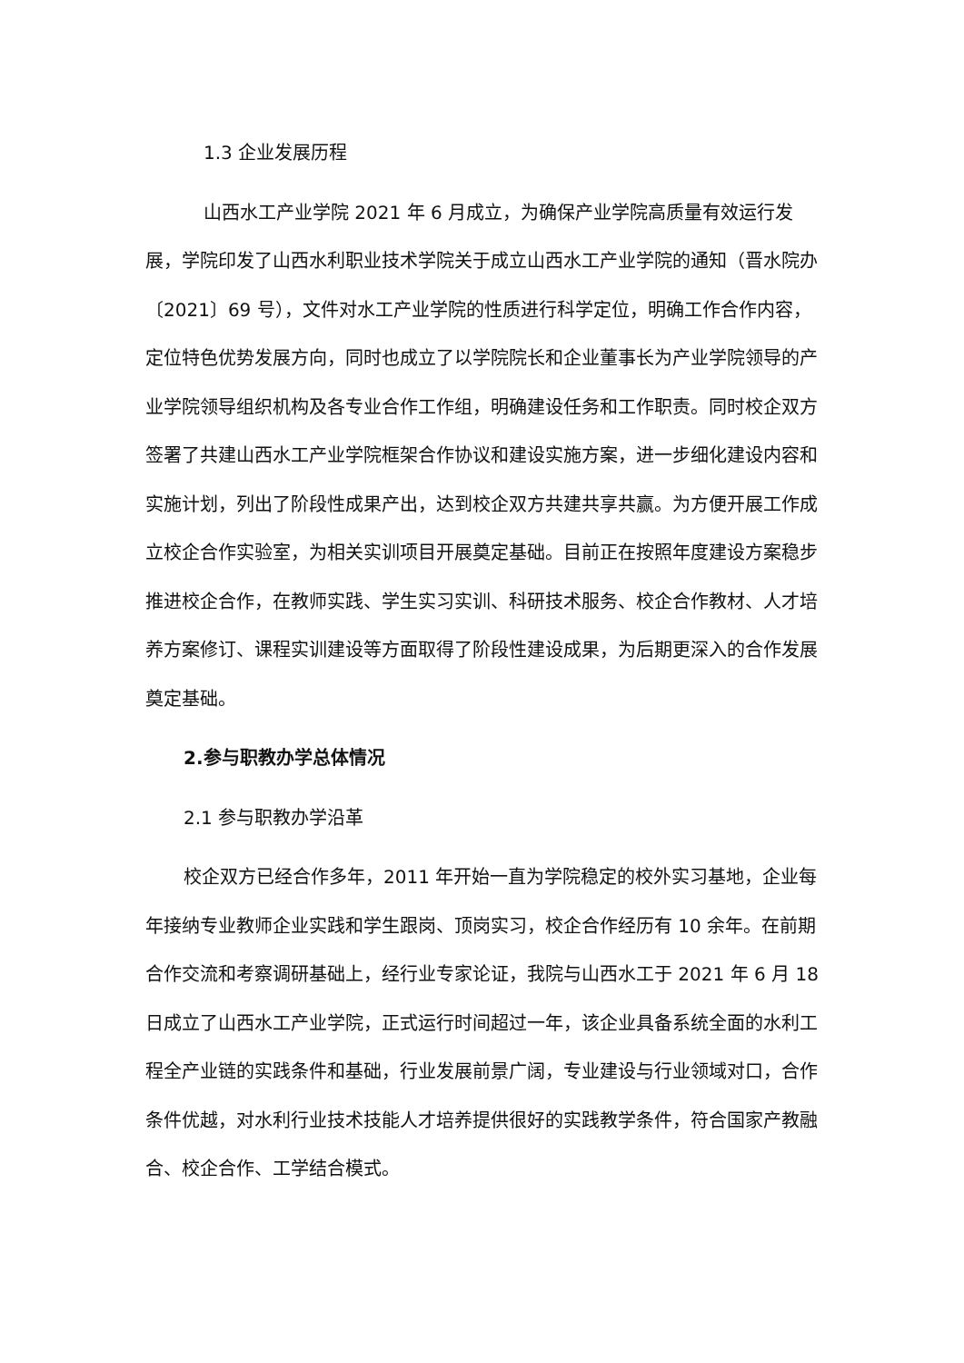1.3 企业发展历程
山西水工产业学院 2021 年 6 月成立，为确保产业学院高质量有效运行发展，学院印发了山西水利职业技术学院关于成立山西水工产业学院的通知（晋水院办〔2021〕69 号），文件对水工产业学院的性质进行科学定位，明确工作合作内容，定位特色优势发展方向，同时也成立了以学院院长和企业董事长为产业学院领导的产业学院领导组织机构及各专业合作工作组，明确建设任务和工作职责。同时校企双方签署了共建山西水工产业学院框架合作协议和建设实施方案，进一步细化建设内容和实施计划，列出了阶段性成果产出，达到校企双方共建共享共赢。为方便开展工作成立校企合作实验室，为相关实训项目开展奠定基础。目前正在按照年度建设方案稳步推进校企合作，在教师实践、学生实习实训、科研技术服务、校企合作教材、人才培养方案修订、课程实训建设等方面取得了阶段性建设成果，为后期更深入的合作发展奠定基础。
2.参与职教办学总体情况
2.1 参与职教办学沿革
校企双方已经合作多年，2011 年开始一直为学院稳定的校外实习基地，企业每年接纳专业教师企业实践和学生跟岗、顶岗实习，校企合作经历有 10 余年。在前期合作交流和考察调研基础上，经行业专家论证，我院与山西水工于 2021 年 6 月 18 日成立了山西水工产业学院，正式运行时间超过一年，该企业具备系统全面的水利工程全产业链的实践条件和基础，行业发展前景广阔，专业建设与行业领域对口，合作条件优越，对水利行业技术技能人才培养提供很好的实践教学条件，符合国家产教融合、校企合作、工学结合模式。